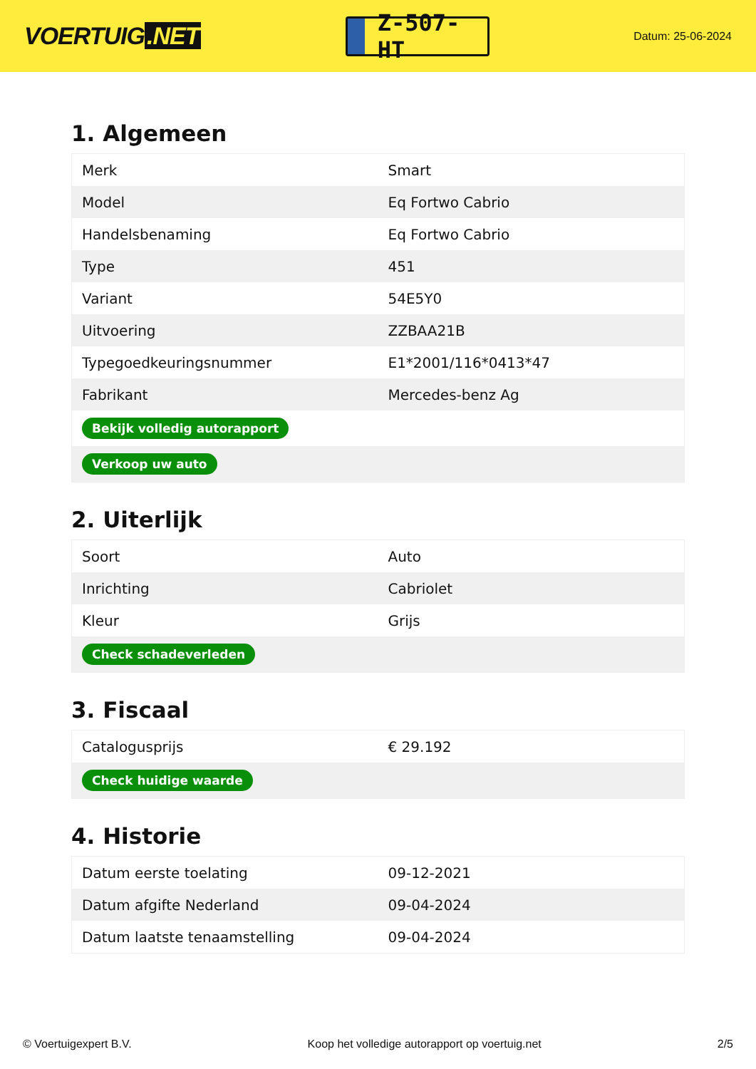VOERTUIG.NET
Z-507-HT
Datum: 25-06-2024
1. Algemeen
| Merk | Smart |
| Model | Eq Fortwo Cabrio |
| Handelsbenaming | Eq Fortwo Cabrio |
| Type | 451 |
| Variant | 54E5Y0 |
| Uitvoering | ZZBAA21B |
| Typegoedkeuringsnummer | E1*2001/116*0413*47 |
| Fabrikant | Mercedes-benz Ag |
| Bekijk volledig autorapport | |
| Verkoop uw auto | |
2. Uiterlijk
| Soort | Auto |
| Inrichting | Cabriolet |
| Kleur | Grijs |
| Check schadeverleden | |
3. Fiscaal
| Catalogusprijs | € 29.192 |
| Check huidige waarde | |
4. Historie
| Datum eerste toelating | 09-12-2021 |
| Datum afgifte Nederland | 09-04-2024 |
| Datum laatste tenaamstelling | 09-04-2024 |
© Voertuigexpert B.V. Koop het volledige autorapport op voertuig.net 2/5